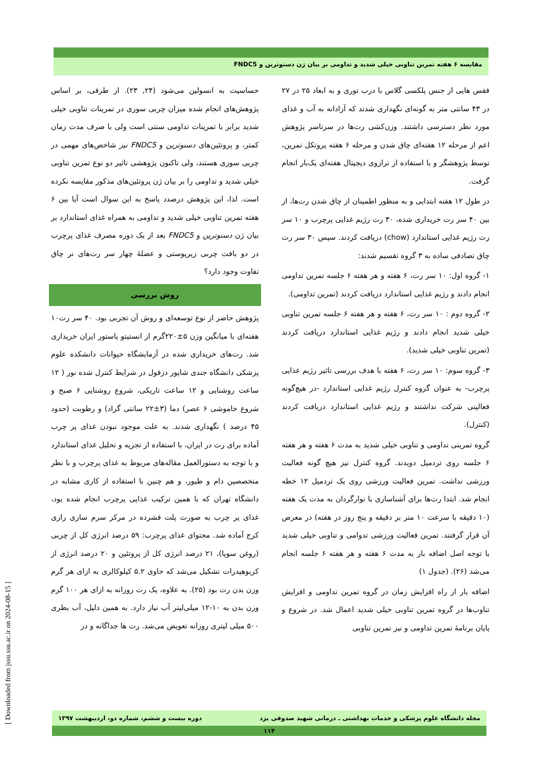مقایسه ۶ هفته تمرین تناوبی خیلی شدید و تداومی بر بیان ژن دسنوترین و FNDC5
حساسیت به انسولین می‌شود (۲۴, ۲۳). از طرفی، بر اساس پژوهش‌های انجام شده میزان چربی سوزی در تمرینات تناوبی خیلی شدید برابر با تمرینات تداومی سنتی است ولی با صرف مدت زمان کمتر، و پروتئین‌های دسنوترین و FNDC5 نیز شاخص‌های مهمی در چربی سوزی هستند، ولی تاکنون پژوهشی تاثیر دو نوع تمرین تناوبی خیلی شدید و تداومی را بر بیان ژن پروتئین‌های مذکور مقایسه نکرده است. لذا، این پژوهش درصدد پاسخ به این سوال است آیا بین ۶ هفته تمرین تناوبی خیلی شدید و تداومی به همراه غذای استاندارد بر بیان ژن دسنوترین و FNDC5 بعد از یک دوره مصرف غذای پرچرب در دو بافت چربی زیرپوستی و عضلهٔ چهار سر رت‌های نر چاق تفاوت وجود دارد؟
روش بررسی
پژوهش حاضر از نوع توسعه‌ای و روش آن تجربی بود. ۴۰ سر رت۱۰ هفته‌ای با میانگین وزن ۵±۲۲۰گرم از انستیتو پاستور ایران خریداری شد. رت‌های خریداری شده در آزمایشگاه حیوانات دانشکده علوم پزشکی دانشگاه جندی شاپور دزفول در شرایط کنترل شده نور ( ۱۲ ساعت روشنایی و ۱۲ ساعت تاریکی، شروع روشنایی ۶ صبح و شروع خاموشی ۶ عصر) دما (۳±۲۲ سانتی گراد) و رطوبت (حدود ۴۵ درصد ) نگهداری شدند. به علت موجود نبودن غذای پر چرب آماده برای رت در ایران، با استفاده از تجزیه و تحلیل غذای استاندارد و با توجه به دستورالعمل مقاله‌های مربوط به غذای پرچرب و با نظر متخصصین دام و طیور، و هم چنین با استفاده از کاری مشابه در دانشگاه تهران که با همین ترکیب غذایی پرچرب انجام شده بود، غذای پر چرب به صورت پلت فشرده در مرکز سرم سازی رازی کرج آماده شد. محتوای غذای پرچرب: ۵۹ درصد انرژی کل از چربی (روغن سویا)، ۲۱ درصد انرژی کل از پروتئین و ۲۰ درصد انرژی از کربوهیدرات تشکیل می‌شد که حاوی ۵.۲ کیلوکالری به ازای هر گرم وزن بدن رت بود (۲۵). به علاوه، یک رت روزانه به ازای هر ۱۰۰ گرم وزن بدن به ۱۰-۱۲ میلی‌لیتر آب نیاز دارد. به همین دلیل، آب بطری ۵۰۰ میلی لیتری روزانه تعویض می‌شد. رت ها جداگانه و در
قفس هایی از جنس پلکسی گلاس با درب توری و به ابعاد ۲۵ در ۲۷ در ۴۳ سانتی متر به گونه‌ای نگهداری شدند که آزادانه به آب و غذای مورد نظر دسترسی داشتند. وزن‌کشی رت‌ها در سرتاسر پژوهش اعم از مرحله ۱۲ هفته‌ای چاق شدن و مرحله ۶ هفته پروتکل تمرین، توسط پژوهشگر و با استفاده از ترازوی دیجیتال هفته‌ای یک‌بار انجام گرفت.
در طول ۱۲ هفته ابتدایی و به منظور اطمینان از چاق شدن رت‌ها، از بین ۴۰ سر رت خریداری شده، ۳۰ رت رژیم غذایی پرچرب و ۱۰ سر رت رژیم غذایی استاندارد (chow) دریافت کردند. سپس ۳۰ سر رت چاق تصادفی ساده به ۳ گروه تقسیم شدند:
۱- گروه اول: ۱۰ سر رت، ۶ هفته و هر هفته ۶ جلسه تمرین تداومی انجام دادند و رژیم غذایی استاندارد دریافت کردند (تمرین تداومی).
۲- گروه دوم : ۱۰ سر رت، ۶ هفته و هر هفته ۶ جلسه تمرین تناوبی خیلی شدید انجام دادند و رژیم غذایی استاندارد دریافت کردند (تمرین تناوبی خیلی شدید).
۳- گروه سوم: ۱۰ سر رت، ۶ هفته با هدف بررسی تاثیر رژیم غذایی پرچرب- به عنوان گروه کنترل رژیم غذایی استاندارد -در هیچ‌گونه فعالیتی شرکت نداشتند و رژیم غذایی استاندارد دریافت کردند (کنترل).
گروه تمرینی تداومی و تناوبی خیلی شدید به مدت ۶ هفته و هر هفته ۶ جلسه روی تردمیل دویدند. گروه کنترل نیز هیچ گونه فعالیت ورزشی نداشت. تمرین فعالیت ورزشی روی یک تردمیل ۱۲ خطه انجام شد. ابتدا رت‌ها برای آشناسازی با نوارگردان به مدت یک هفته (۱۰ دقیقه با سرعت ۱۰ متر بر دقیقه و پنج روز در هفته) در معرض آن قرار گرفتند. تمرین فعالیت ورزشی تدوامی و تناوبی خیلی شدید با توجه اصل اضافه بار به مدت ۶ هفته و هر هفته ۶ جلسه انجام می‌شد (۲۶). (جدول ۱)
اضافه بار از راه افزایش زمان در گروه تمرین تداومی و افزایش تناوب‌ها در گروه تمرین تناوبی خیلی شدید اعمال شد. در شروع و پایان برنامهٔ تمرین تداومی و نیز تمرین تناوبی
مجله دانشگاه علوم پزشکی و خدمات بهداشتی ـ درمانی شهید صدوقی یزد دوره بیست و ششم، شماره دو، اردیبهشت ۱۳۹۷
۱۱۴
[ Downloaded from jssu.ssu.ac.ir on 2024-08-15 ]